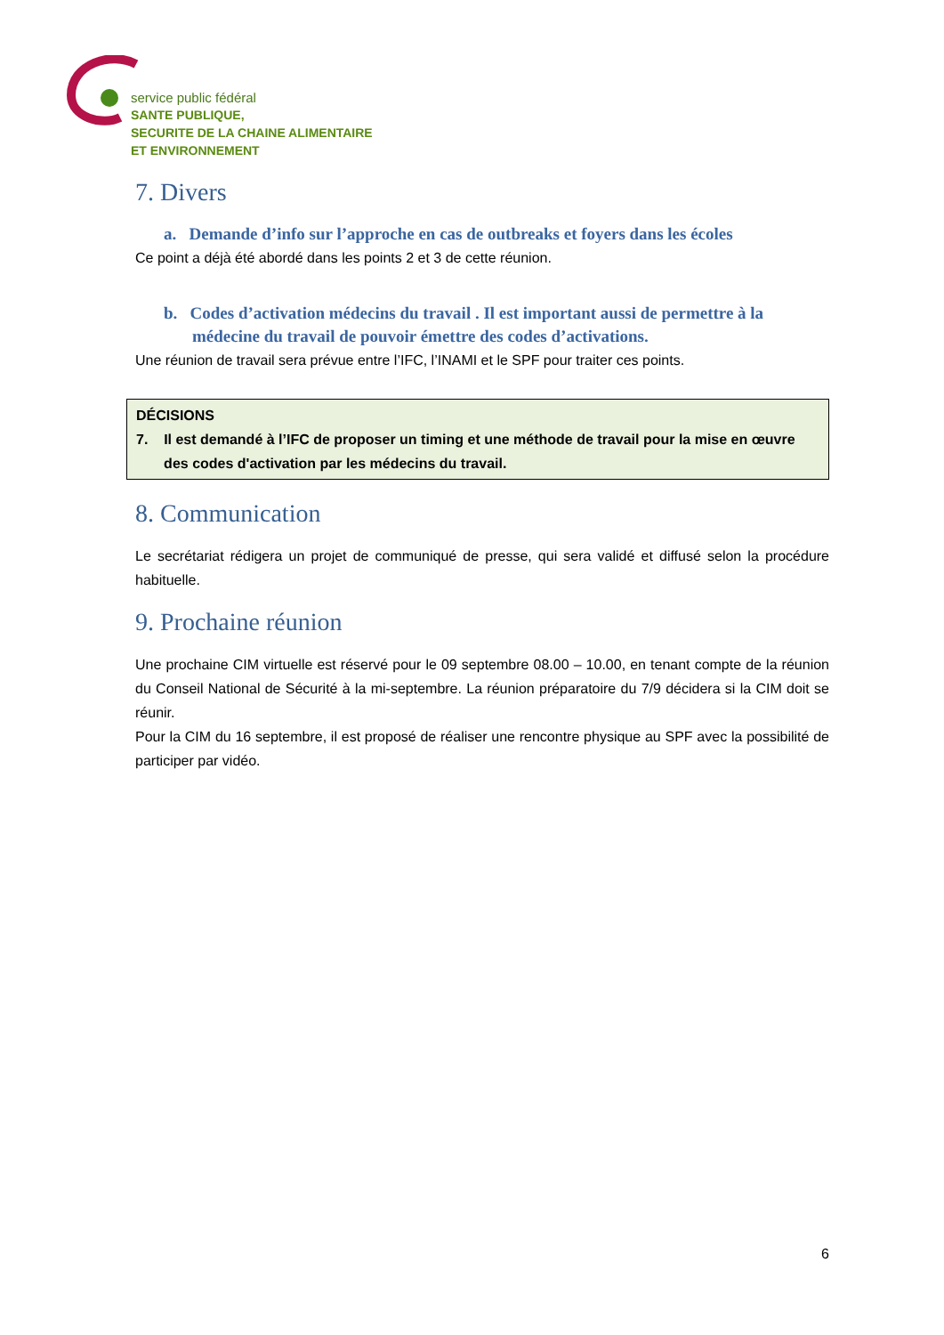service public fédéral
SANTE PUBLIQUE,
SECURITE DE LA CHAINE ALIMENTAIRE
ET ENVIRONNEMENT
7. Divers
a. Demande d’info sur l’approche en cas de outbreaks et foyers dans les écoles
Ce point a déjà été abordé dans les points 2 et 3 de cette réunion.
b. Codes d’activation médecins du travail . Il est important aussi de permettre à la médecine du travail de pouvoir émettre des codes d’activations.
Une réunion de travail sera prévue entre l’IFC, l’INAMI et le SPF pour traiter ces points.
DÉCISIONS
7. Il est demandé à l’IFC de proposer un timing et une méthode de travail pour la mise en œuvre
des codes d'activation par les médecins du travail.
8. Communication
Le secrétariat rédigera un projet de communiqué de presse, qui sera validé et diffusé selon la procédure habituelle.
9. Prochaine réunion
Une prochaine CIM virtuelle est réservé pour le 09 septembre 08.00 – 10.00, en tenant compte de la réunion du Conseil National de Sécurité à la mi-septembre. La réunion préparatoire du 7/9 décidera si la CIM doit se réunir.
Pour la CIM du 16 septembre, il est proposé de réaliser une rencontre physique au SPF avec la possibilité de participer par vidéo.
6